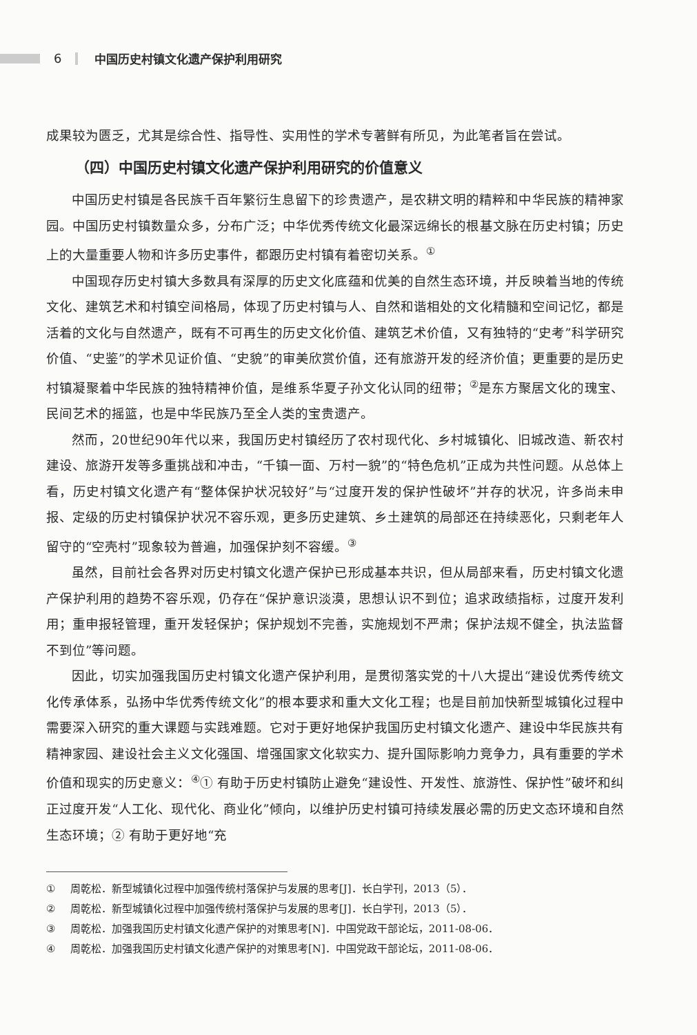6 中国历史村镇文化遗产保护利用研究
成果较为匮乏，尤其是综合性、指导性、实用性的学术专著鲜有所见，为此笔者旨在尝试。
（四）中国历史村镇文化遗产保护利用研究的价值意义
中国历史村镇是各民族千百年繁衍生息留下的珍贵遗产，是农耕文明的精粹和中华民族的精神家园。中国历史村镇数量众多，分布广泛；中华优秀传统文化最深远绵长的根基文脉在历史村镇；历史上的大量重要人物和许多历史事件，都跟历史村镇有着密切关系。<sup>①</sup>
中国现存历史村镇大多数具有深厚的历史文化底蕴和优美的自然生态环境，并反映着当地的传统文化、建筑艺术和村镇空间格局，体现了历史村镇与人、自然和谐相处的文化精髓和空间记忆，都是活着的文化与自然遗产，既有不可再生的历史文化价值、建筑艺术价值，又有独特的“史考”科学研究价值、“史鉴”的学术见证价值、“史貌”的审美欣赏价值，还有旅游开发的经济价值；更重要的是历史村镇凝聚着中华民族的独特精神价值，是维系华夏子孙文化认同的纽带；<sup>②</sup>是东方聚居文化的瑰宝、民间艺术的摇篮，也是中华民族乃至全人类的宝贵遗产。
然而，20世纪90年代以来，我国历史村镇经历了农村现代化、乡村城镇化、旧城改造、新农村建设、旅游开发等多重挑战和冲击，“千镇一面、万村一貌”的“特色危机”正成为共性问题。从总体上看，历史村镇文化遗产有“整体保护状况较好”与“过度开发的保护性破坏”并存的状况，许多尚未申报、定级的历史村镇保护状况不容乐观，更多历史建筑、乡土建筑的局部还在持续恶化，只剩老年人留守的“空壳村”现象较为普遍，加强保护刻不容缓。<sup>③</sup>
虽然，目前社会各界对历史村镇文化遗产保护已形成基本共识，但从局部来看，历史村镇文化遗产保护利用的趋势不容乐观，仍存在“保护意识淡漠，思想认识不到位；追求政绩指标，过度开发利用；重申报轻管理，重开发轻保护；保护规划不完善，实施规划不严肃；保护法规不健全，执法监督不到位”等问题。
因此，切实加强我国历史村镇文化遗产保护利用，是贯彻落实党的十八大提出“建设优秀传统文化传承体系，弘扬中华优秀传统文化”的根本要求和重大文化工程；也是目前加快新型城镇化过程中需要深入研究的重大课题与实践难题。它对于更好地保护我国历史村镇文化遗产、建设中华民族共有精神家园、建设社会主义文化强国、增强国家文化软实力、提升国际影响力竞争力，具有重要的学术价值和现实的历史意义：<sup>④</sup>① 有助于历史村镇防止避免“建设性、开发性、旅游性、保护性”破坏和纠正过度开发“人工化、现代化、商业化”倾向，以维护历史村镇可持续发展必需的历史文态环境和自然生态环境；② 有助于更好地“充
① 周乾松．新型城镇化过程中加强传统村落保护与发展的思考[J]．长白学刊，2013（5）．
② 周乾松．新型城镇化过程中加强传统村落保护与发展的思考[J]．长白学刊，2013（5）．
③ 周乾松．加强我国历史村镇文化遗产保护的对策思考[N]．中国党政干部论坛，2011-08-06．
④ 周乾松．加强我国历史村镇文化遗产保护的对策思考[N]．中国党政干部论坛，2011-08-06．